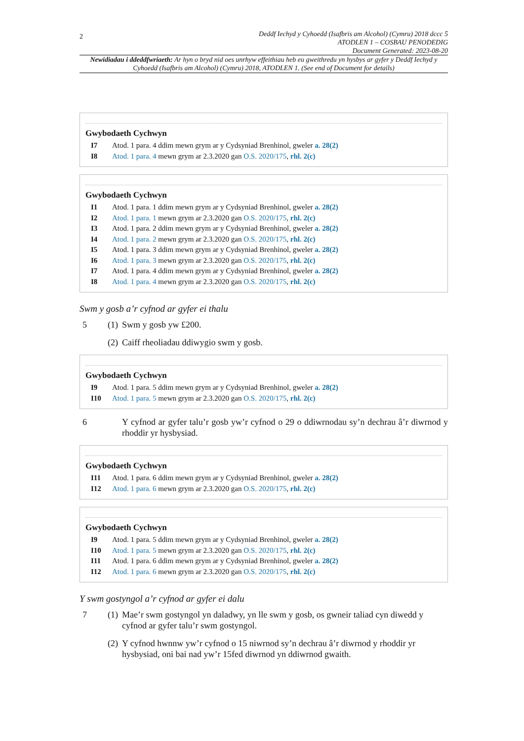2
Deddf Iechyd y Cyhoedd (Isafbris am Alcohol) (Cymru) 2018 dccc 5
ATODLEN 1 – COSBAU PENODEDIG
Document Generated: 2023-08-20
Newidiadau i ddeddfwriaeth: Ar hyn o bryd nid oes unrhyw effeithiau heb eu gweithredu yn hysbys ar gyfer y Deddf Iechyd y Cyhoedd (Isafbris am Alcohol) (Cymru) 2018, ATODLEN 1. (See end of Document for details)
Gwybodaeth Cychwyn
I7 Atod. 1 para. 4 ddim mewn grym ar y Cydsyniad Brenhinol, gweler a. 28(2)
I8 Atod. 1 para. 4 mewn grym ar 2.3.2020 gan O.S. 2020/175, rhl. 2(c)
Gwybodaeth Cychwyn
I1 Atod. 1 para. 1 ddim mewn grym ar y Cydsyniad Brenhinol, gweler a. 28(2)
I2 Atod. 1 para. 1 mewn grym ar 2.3.2020 gan O.S. 2020/175, rhl. 2(c)
I3 Atod. 1 para. 2 ddim mewn grym ar y Cydsyniad Brenhinol, gweler a. 28(2)
I4 Atod. 1 para. 2 mewn grym ar 2.3.2020 gan O.S. 2020/175, rhl. 2(c)
I5 Atod. 1 para. 3 ddim mewn grym ar y Cydsyniad Brenhinol, gweler a. 28(2)
I6 Atod. 1 para. 3 mewn grym ar 2.3.2020 gan O.S. 2020/175, rhl. 2(c)
I7 Atod. 1 para. 4 ddim mewn grym ar y Cydsyniad Brenhinol, gweler a. 28(2)
I8 Atod. 1 para. 4 mewn grym ar 2.3.2020 gan O.S. 2020/175, rhl. 2(c)
Swm y gosb a’r cyfnod ar gyfer ei thalu
5 (1) Swm y gosb yw £200.
(2) Caiff rheoliadau ddiwygio swm y gosb.
Gwybodaeth Cychwyn
I9 Atod. 1 para. 5 ddim mewn grym ar y Cydsyniad Brenhinol, gweler a. 28(2)
I10 Atod. 1 para. 5 mewn grym ar 2.3.2020 gan O.S. 2020/175, rhl. 2(c)
6 Y cyfnod ar gyfer talu’r gosb yw’r cyfnod o 29 o ddiwrnodau sy’n dechrau â’r diwrnod y rhoddir yr hysbysiad.
Gwybodaeth Cychwyn
I11 Atod. 1 para. 6 ddim mewn grym ar y Cydsyniad Brenhinol, gweler a. 28(2)
I12 Atod. 1 para. 6 mewn grym ar 2.3.2020 gan O.S. 2020/175, rhl. 2(c)
Gwybodaeth Cychwyn
I9 Atod. 1 para. 5 ddim mewn grym ar y Cydsyniad Brenhinol, gweler a. 28(2)
I10 Atod. 1 para. 5 mewn grym ar 2.3.2020 gan O.S. 2020/175, rhl. 2(c)
I11 Atod. 1 para. 6 ddim mewn grym ar y Cydsyniad Brenhinol, gweler a. 28(2)
I12 Atod. 1 para. 6 mewn grym ar 2.3.2020 gan O.S. 2020/175, rhl. 2(c)
Y swm gostyngol a’r cyfnod ar gyfer ei dalu
7 (1) Mae’r swm gostyngol yn daladwy, yn lle swm y gosb, os gwneir taliad cyn diwedd y cyfnod ar gyfer talu’r swm gostyngol.
(2) Y cyfnod hwnnw yw’r cyfnod o 15 niwrnod sy’n dechrau â’r diwrnod y rhoddir yr hysbysiad, oni bai nad yw’r 15fed diwrnod yn ddiwrnod gwaith.